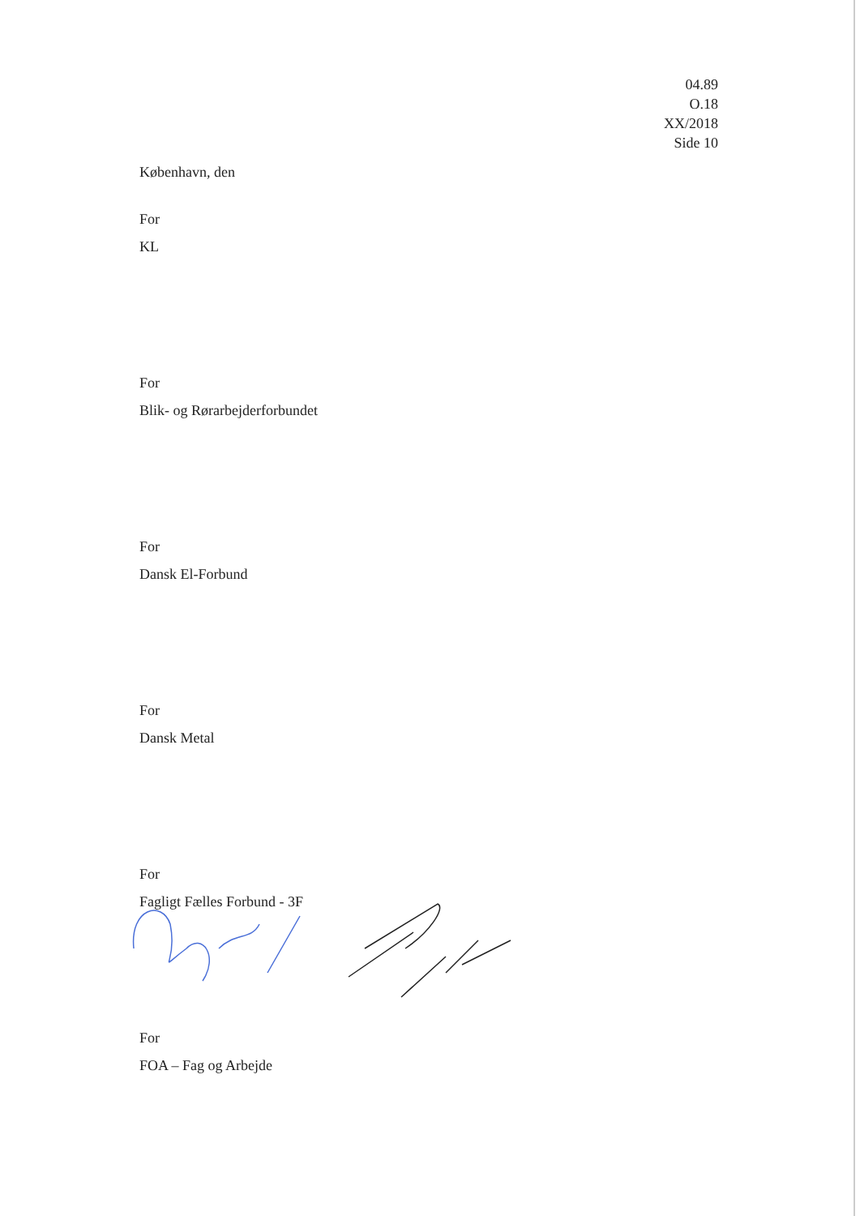04.89
O.18
XX/2018
Side 10
København, den
For
KL
For
Blik- og Rørarbejderforbundet
For
Dansk El-Forbund
For
Dansk Metal
For
Fagligt Fælles Forbund - 3F
For
FOA – Fag og Arbejde